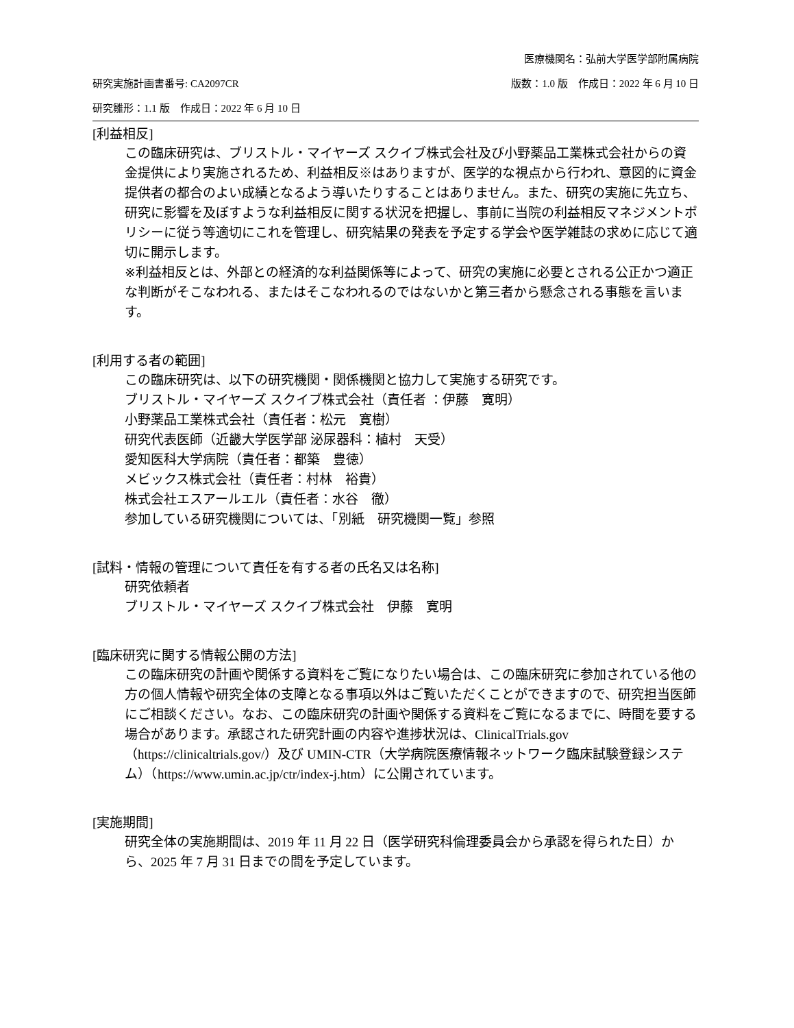医療機関名：弘前大学医学部附属病院
研究実施計画書番号: CA2097CR 版数：1.0 版　作成日：2022 年 6 月 10 日
研究雛形：1.1 版　作成日：2022 年 6 月 10 日
[利益相反]
この臨床研究は、ブリストル・マイヤーズ スクイブ株式会社及び小野薬品工業株式会社からの資金提供により実施されるため、利益相反※はありますが、医学的な視点から行われ、意図的に資金提供者の都合のよい成績となるよう導いたりすることはありません。また、研究の実施に先立ち、研究に影響を及ぼすような利益相反に関する状況を把握し、事前に当院の利益相反マネジメントポリシーに従う等適切にこれを管理し、研究結果の発表を予定する学会や医学雑誌の求めに応じて適切に開示します。
※利益相反とは、外部との経済的な利益関係等によって、研究の実施に必要とされる公正かつ適正な判断がそこなわれる、またはそこなわれるのではないかと第三者から懸念される事態を言います。
[利用する者の範囲]
この臨床研究は、以下の研究機関・関係機関と協力して実施する研究です。
ブリストル・マイヤーズ スクイブ株式会社（責任者 ：伊藤　寛明）
小野薬品工業株式会社（責任者：松元　寛樹）
研究代表医師（近畿大学医学部 泌尿器科：植村　天受）
愛知医科大学病院（責任者：都築　豊徳）
メビックス株式会社（責任者：村林　裕貴）
株式会社エスアールエル（責任者：水谷　徹）
参加している研究機関については、「別紙　研究機関一覧」参照
[試料・情報の管理について責任を有する者の氏名又は名称]
研究依頼者
ブリストル・マイヤーズ スクイブ株式会社　伊藤　寛明
[臨床研究に関する情報公開の方法]
この臨床研究の計画や関係する資料をご覧になりたい場合は、この臨床研究に参加されている他の方の個人情報や研究全体の支障となる事項以外はご覧いただくことができますので、研究担当医師にご相談ください。なお、この臨床研究の計画や関係する資料をご覧になるまでに、時間を要する場合があります。承認された研究計画の内容や進捗状況は、ClinicalTrials.gov（https://clinicaltrials.gov/）及び UMIN-CTR（大学病院医療情報ネットワーク臨床試験登録システム）（https://www.umin.ac.jp/ctr/index-j.htm）に公開されています。
[実施期間]
研究全体の実施期間は、2019 年 11 月 22 日（医学研究科倫理委員会から承認を得られた日）から、2025 年 7 月 31 日までの間を予定しています。